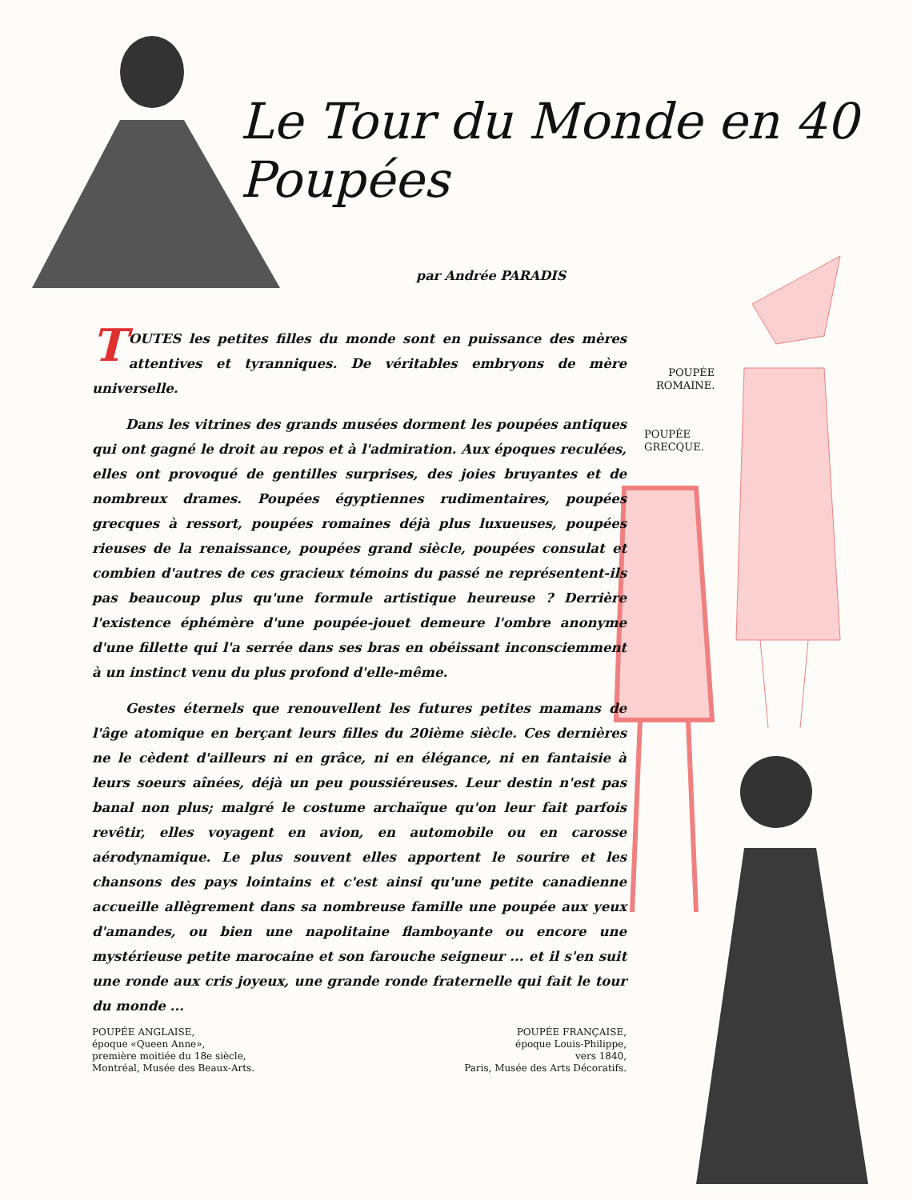Le Tour du Monde en 40 Poupées
par Andrée PARADIS
POUPÉE
ROMAINE.
POUPÉE
GRECQUE.
TOUTES les petites filles du monde sont en puissance des mères attentives et tyranniques. De véritables embryons de mère universelle.
Dans les vitrines des grands musées dorment les poupées antiques qui ont gagné le droit au repos et à l'admiration. Aux époques reculées, elles ont provoqué de gentilles surprises, des joies bruyantes et de nombreux drames. Poupées égyptiennes rudimentaires, poupées grecques à ressort, poupées romaines déjà plus luxueuses, poupées rieuses de la renaissance, poupées grand siècle, poupées consulat et combien d'autres de ces gracieux témoins du passé ne représentent-ils pas beaucoup plus qu'une formule artistique heureuse ? Derrière l'existence éphémère d'une poupée-jouet demeure l'ombre anonyme d'une fillette qui l'a serrée dans ses bras en obéissant inconsciemment à un instinct venu du plus profond d'elle-même.
Gestes éternels que renouvellent les futures petites mamans de l'âge atomique en berçant leurs filles du 20ième siècle. Ces dernières ne le cèdent d'ailleurs ni en grâce, ni en élégance, ni en fantaisie à leurs soeurs aînées, déjà un peu poussiéreuses. Leur destin n'est pas banal non plus; malgré le costume archaïque qu'on leur fait parfois revêtir, elles voyagent en avion, en automobile ou en carosse aérodynamique. Le plus souvent elles apportent le sourire et les chansons des pays lointains et c'est ainsi qu'une petite canadienne accueille allègrement dans sa nombreuse famille une poupée aux yeux d'amandes, ou bien une napolitaine flamboyante ou encore une mystérieuse petite marocaine et son farouche seigneur ... et il s'en suit une ronde aux cris joyeux, une grande ronde fraternelle qui fait le tour du monde ...
POUPÉE ANGLAISE,
époque «Queen Anne»,
première moitiée du 18e siècle,
Montréal, Musée des Beaux-Arts.
POUPÉE FRANÇAISE,
époque Louis-Philippe,
vers 1840,
Paris, Musée des Arts Décoratifs.